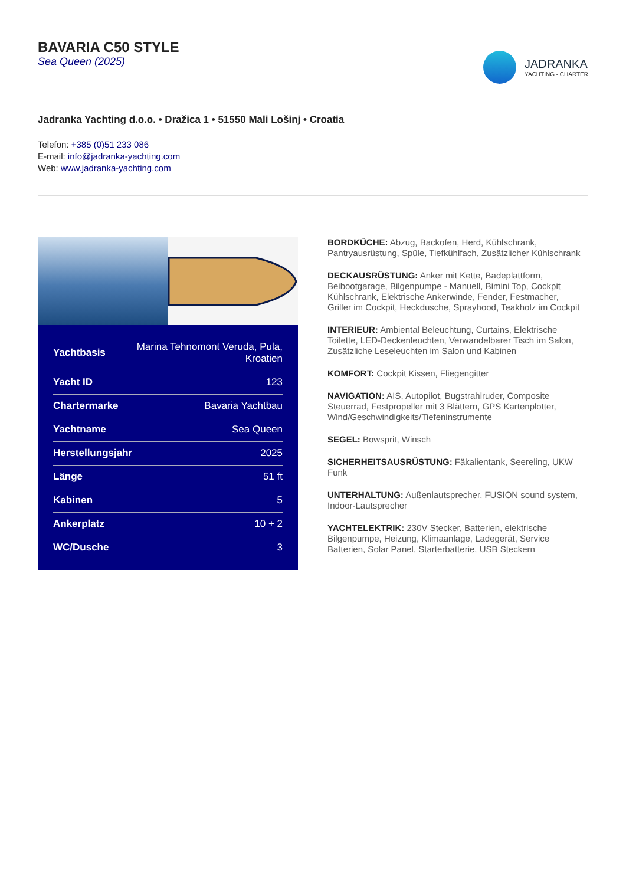BAVARIA C50 STYLE
Sea Queen (2025)
JADRANKA
YACHTING - CHARTER
Jadranka Yachting d.o.o. • Dražica 1 • 51550 Mali Lošinj • Croatia
Telefon: +385 (0)51 233 086
E-mail: info@jadranka-yachting.com
Web: www.jadranka-yachting.com
| Yachtbasis | Marina Tehnomont Veruda, Pula, Kroatien |
| Yacht ID | 123 |
| Chartermarke | Bavaria Yachtbau |
| Yachtname | Sea Queen |
| Herstellungsjahr | 2025 |
| Länge | 51 ft |
| Kabinen | 5 |
| Ankerplatz | 10 + 2 |
| WC/Dusche | 3 |
BORDKÜCHE: Abzug, Backofen, Herd, Kühlschrank, Pantryausrüstung, Spüle, Tiefkühlfach, Zusätzlicher Kühlschrank
DECKAUSRÜSTUNG: Anker mit Kette, Badeplattform, Beibootgarage, Bilgenpumpe - Manuell, Bimini Top, Cockpit Kühlschrank, Elektrische Ankerwinde, Fender, Festmacher, Griller im Cockpit, Heckdusche, Sprayhood, Teakholz im Cockpit
INTERIEUR: Ambiental Beleuchtung, Curtains, Elektrische Toilette, LED-Deckenleuchten, Verwandelbarer Tisch im Salon, Zusätzliche Leseleuchten im Salon und Kabinen
KOMFORT: Cockpit Kissen, Fliegengitter
NAVIGATION: AIS, Autopilot, Bugstrahlruder, Composite Steuerrad, Festpropeller mit 3 Blättern, GPS Kartenplotter, Wind/Geschwindigkeits/Tiefeninstrumente
SEGEL: Bowsprit, Winsch
SICHERHEITSAUSRÜSTUNG: Fäkalientank, Seereling, UKW Funk
UNTERHALTUNG: Außenlautsprecher, FUSION sound system, Indoor-Lautsprecher
YACHTELEKTRIK: 230V Stecker, Batterien, elektrische Bilgenpumpe, Heizung, Klimaanlage, Ladegerät, Service Batterien, Solar Panel, Starterbatterie, USB Steckern